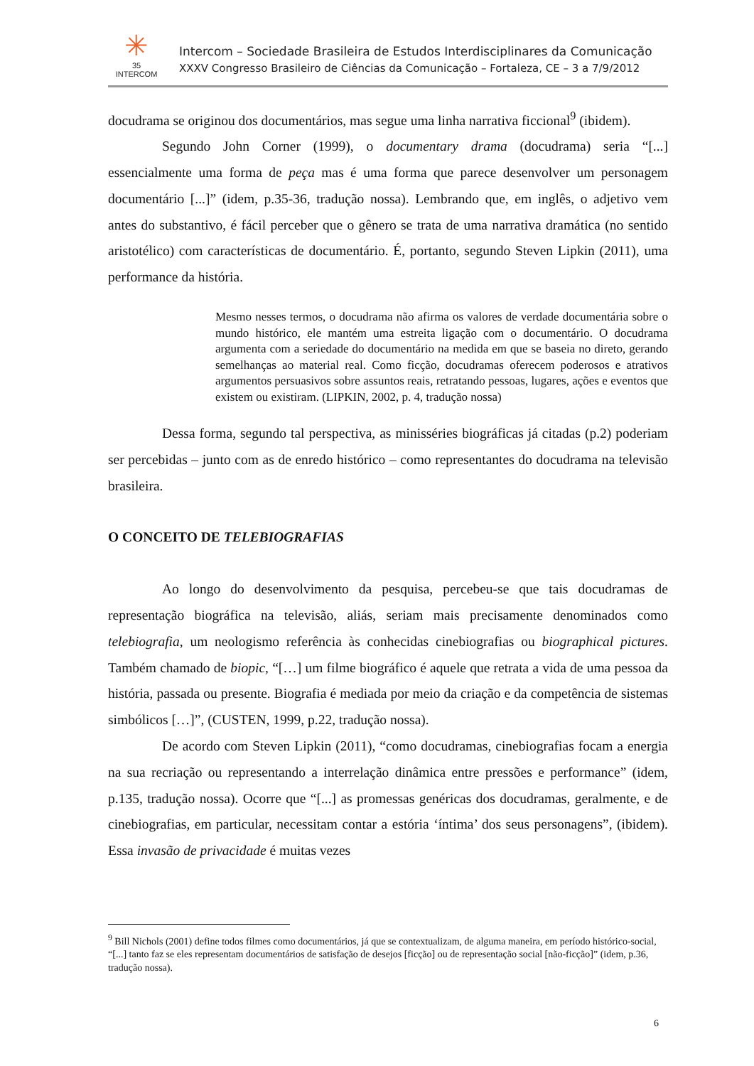✳
35
INTERCOM
Intercom – Sociedade Brasileira de Estudos Interdisciplinares da Comunicação
XXXV Congresso Brasileiro de Ciências da Comunicação – Fortaleza, CE – 3 a 7/9/2012
docudrama se originou dos documentários, mas segue uma linha narrativa ficcional<sup>9</sup> (ibidem).
Segundo John Corner (1999), o documentary drama (docudrama) seria “[...] essencialmente uma forma de peça mas é uma forma que parece desenvolver um personagem documentário [...]” (idem, p.35-36, tradução nossa). Lembrando que, em inglês, o adjetivo vem antes do substantivo, é fácil perceber que o gênero se trata de uma narrativa dramática (no sentido aristotélico) com características de documentário. É, portanto, segundo Steven Lipkin (2011), uma performance da história.
Mesmo nesses termos, o docudrama não afirma os valores de verdade documentária sobre o mundo histórico, ele mantém uma estreita ligação com o documentário. O docudrama argumenta com a seriedade do documentário na medida em que se baseia no direto, gerando semelhanças ao material real. Como ficção, docudramas oferecem poderosos e atrativos argumentos persuasivos sobre assuntos reais, retratando pessoas, lugares, ações e eventos que existem ou existiram. (LIPKIN, 2002, p. 4, tradução nossa)
Dessa forma, segundo tal perspectiva, as minisséries biográficas já citadas (p.2) poderiam ser percebidas – junto com as de enredo histórico – como representantes do docudrama na televisão brasileira.
O CONCEITO DE TELEBIOGRAFIAS
Ao longo do desenvolvimento da pesquisa, percebeu-se que tais docudramas de representação biográfica na televisão, aliás, seriam mais precisamente denominados como telebiografia, um neologismo referência às conhecidas cinebiografias ou biographical pictures. Também chamado de biopic, “[…] um filme biográfico é aquele que retrata a vida de uma pessoa da história, passada ou presente. Biografia é mediada por meio da criação e da competência de sistemas simbólicos […]”, (CUSTEN, 1999, p.22, tradução nossa).
De acordo com Steven Lipkin (2011), “como docudramas, cinebiografias focam a energia na sua recriação ou representando a interrelação dinâmica entre pressões e performance” (idem, p.135, tradução nossa). Ocorre que “[...] as promessas genéricas dos docudramas, geralmente, e de cinebiografias, em particular, necessitam contar a estória ‘íntima’ dos seus personagens”, (ibidem). Essa invasão de privacidade é muitas vezes
<sup>9</sup> Bill Nichols (2001) define todos filmes como documentários, já que se contextualizam, de alguma maneira, em período histórico-social, “[...] tanto faz se eles representam documentários de satisfação de desejos [ficção] ou de representação social [não-ficção]” (idem, p.36, tradução nossa).
6